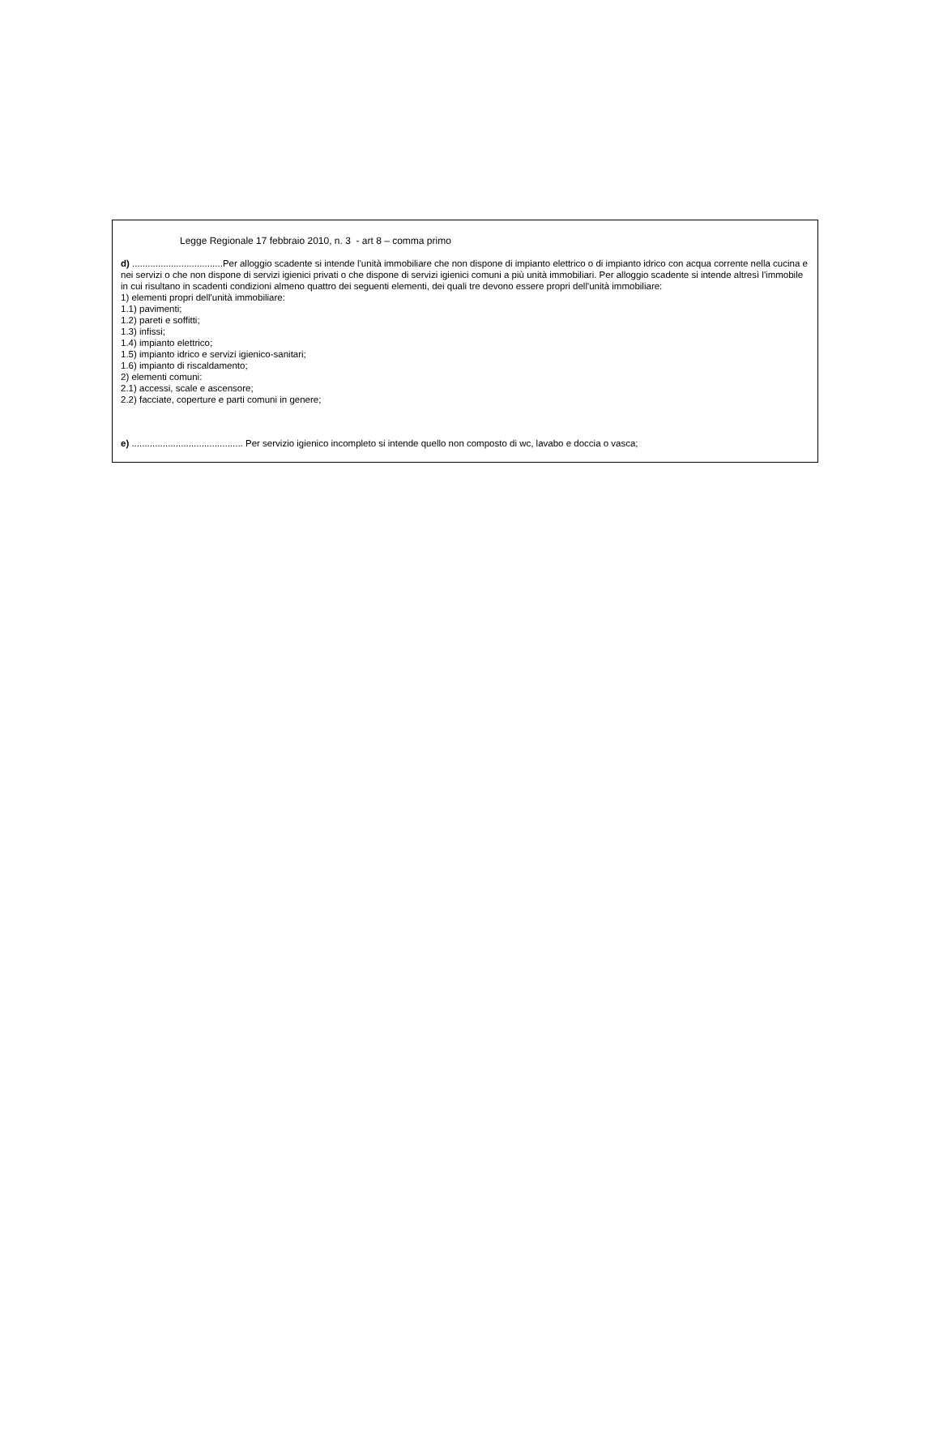Legge Regionale 17 febbraio 2010, n. 3 - art 8 – comma primo
d) ...................................Per alloggio scadente si intende l'unità immobiliare che non dispone di impianto elettrico o di impianto idrico con acqua corrente nella cucina e nei servizi o che non dispone di servizi igienici privati o che dispone di servizi igienici comuni a più unità immobiliari. Per alloggio scadente si intende altresì l'immobile in cui risultano in scadenti condizioni almeno quattro dei seguenti elementi, dei quali tre devono essere propri dell'unità immobiliare:
1) elementi propri dell'unità immobiliare:
1.1) pavimenti;
1.2) pareti e soffitti;
1.3) infissi;
1.4) impianto elettrico;
1.5) impianto idrico e servizi igienico-sanitari;
1.6) impianto di riscaldamento;
2) elementi comuni:
2.1) accessi, scale e ascensore;
2.2) facciate, coperture e parti comuni in genere;
e) ........................................... Per servizio igienico incompleto si intende quello non composto di wc, lavabo e doccia o vasca;